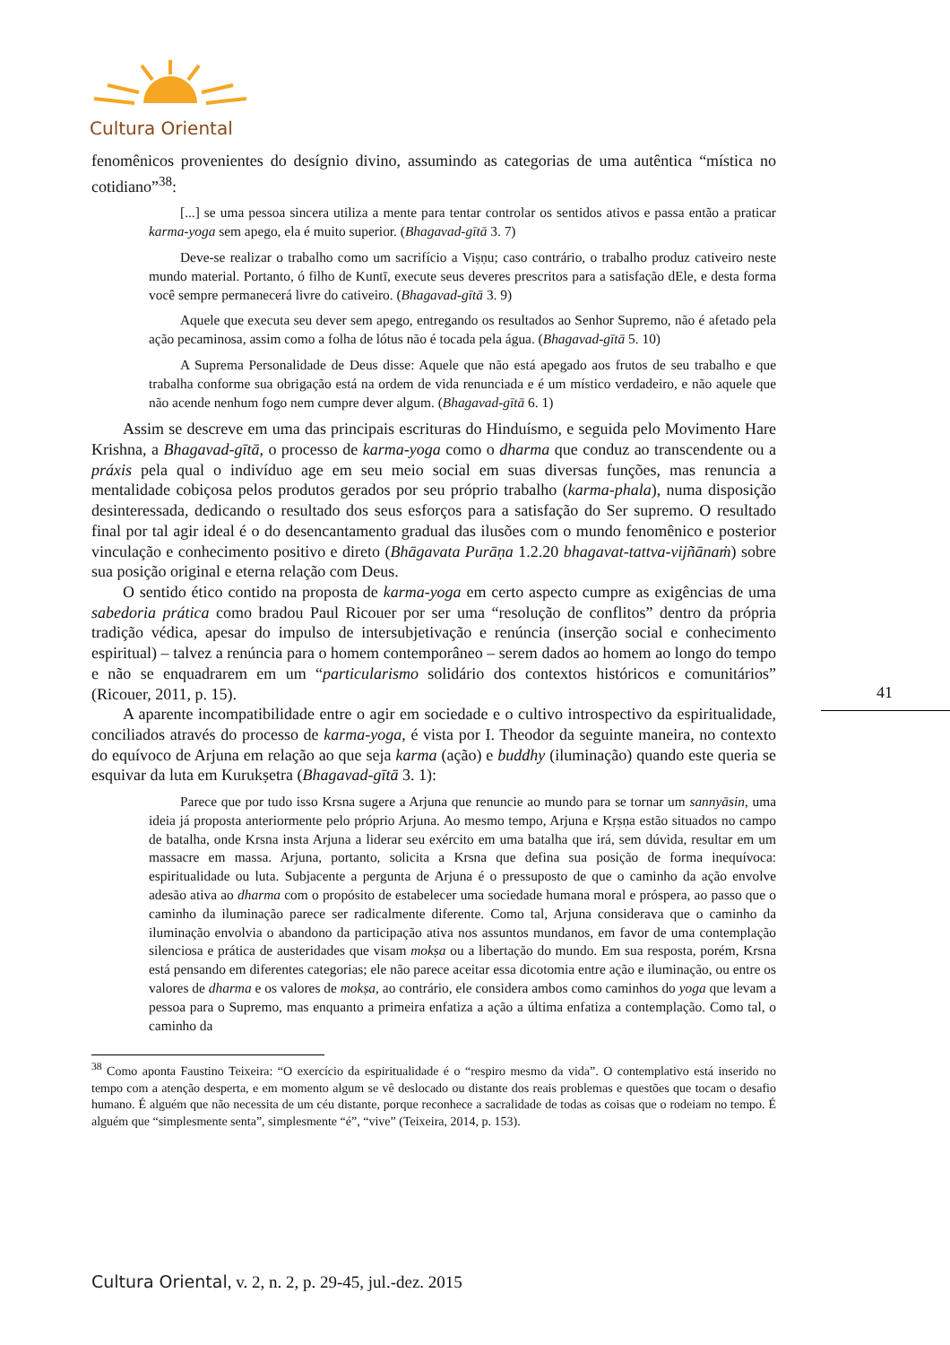Cultura Oriental
fenomênicos provenientes do desígnio divino, assumindo as categorias de uma autêntica “mística no cotidiano”<sup>38</sup>:
[...] se uma pessoa sincera utiliza a mente para tentar controlar os sentidos ativos e passa então a praticar karma-yoga sem apego, ela é muito superior. (Bhagavad-gītā 3. 7)
Deve-se realizar o trabalho como um sacrifício a Viṣṇu; caso contrário, o trabalho produz cativeiro neste mundo material. Portanto, ó filho de Kuntī, execute seus deveres prescritos para a satisfação dEle, e desta forma você sempre permanecerá livre do cativeiro. (Bhagavad-gītā 3. 9)
Aquele que executa seu dever sem apego, entregando os resultados ao Senhor Supremo, não é afetado pela ação pecaminosa, assim como a folha de lótus não é tocada pela água. (Bhagavad-gītā 5. 10)
A Suprema Personalidade de Deus disse: Aquele que não está apegado aos frutos de seu trabalho e que trabalha conforme sua obrigação está na ordem de vida renunciada e é um místico verdadeiro, e não aquele que não acende nenhum fogo nem cumpre dever algum. (Bhagavad-gītā 6. 1)
Assim se descreve em uma das principais escrituras do Hinduísmo, e seguida pelo Movimento Hare Krishna, a Bhagavad-gītā, o processo de karma-yoga como o dharma que conduz ao transcendente ou a práxis pela qual o indivíduo age em seu meio social em suas diversas funções, mas renuncia a mentalidade cobiçosa pelos produtos gerados por seu próprio trabalho (karma-phala), numa disposição desinteressada, dedicando o resultado dos seus esforços para a satisfação do Ser supremo. O resultado final por tal agir ideal é o do desencantamento gradual das ilusões com o mundo fenomênico e posterior vinculação e conhecimento positivo e direto (Bhāgavata Purāṇa 1.2.20 bhagavat-tattva-vijñānaṁ) sobre sua posição original e eterna relação com Deus.
O sentido ético contido na proposta de karma-yoga em certo aspecto cumpre as exigências de uma sabedoria prática como bradou Paul Ricouer por ser uma “resolução de conflitos” dentro da própria tradição védica, apesar do impulso de intersubjetivação e renúncia (inserção social e conhecimento espiritual) – talvez a renúncia para o homem contemporâneo – serem dados ao homem ao longo do tempo e não se enquadrarem em um “particularismo solidário dos contextos históricos e comunitários” (Ricouer, 2011, p. 15).
A aparente incompatibilidade entre o agir em sociedade e o cultivo introspectivo da espiritualidade, conciliados através do processo de karma-yoga, é vista por I. Theodor da seguinte maneira, no contexto do equívoco de Arjuna em relação ao que seja karma (ação) e buddhy (iluminação) quando este queria se esquivar da luta em Kurukṣetra (Bhagavad-gītā 3. 1):
Parece que por tudo isso Krsna sugere a Arjuna que renuncie ao mundo para se tornar um sannyāsin, uma ideia já proposta anteriormente pelo próprio Arjuna. Ao mesmo tempo, Arjuna e Kṛṣṇa estão situados no campo de batalha, onde Krsna insta Arjuna a liderar seu exército em uma batalha que irá, sem dúvida, resultar em um massacre em massa. Arjuna, portanto, solicita a Krsna que defina sua posição de forma inequívoca: espiritualidade ou luta. Subjacente a pergunta de Arjuna é o pressuposto de que o caminho da ação envolve adesão ativa ao dharma com o propósito de estabelecer uma sociedade humana moral e próspera, ao passo que o caminho da iluminação parece ser radicalmente diferente. Como tal, Arjuna considerava que o caminho da iluminação envolvia o abandono da participação ativa nos assuntos mundanos, em favor de uma contemplação silenciosa e prática de austeridades que visam mokṣa ou a libertação do mundo. Em sua resposta, porém, Krsna está pensando em diferentes categorias; ele não parece aceitar essa dicotomia entre ação e iluminação, ou entre os valores de dharma e os valores de mokṣa, ao contrário, ele considera ambos como caminhos do yoga que levam a pessoa para o Supremo, mas enquanto a primeira enfatiza a ação a última enfatiza a contemplação. Como tal, o caminho da
<sup>38</sup> Como aponta Faustino Teixeira: “O exercício da espiritualidade é o “respiro mesmo da vida”. O contemplativo está inserido no tempo com a atenção desperta, e em momento algum se vê deslocado ou distante dos reais problemas e questões que tocam o desafio humano. É alguém que não necessita de um céu distante, porque reconhece a sacralidade de todas as coisas que o rodeiam no tempo. É alguém que “simplesmente senta”, simplesmente “é”, “vive” (Teixeira, 2014, p. 153).
41
Cultura Oriental, v. 2, n. 2, p. 29-45, jul.-dez. 2015